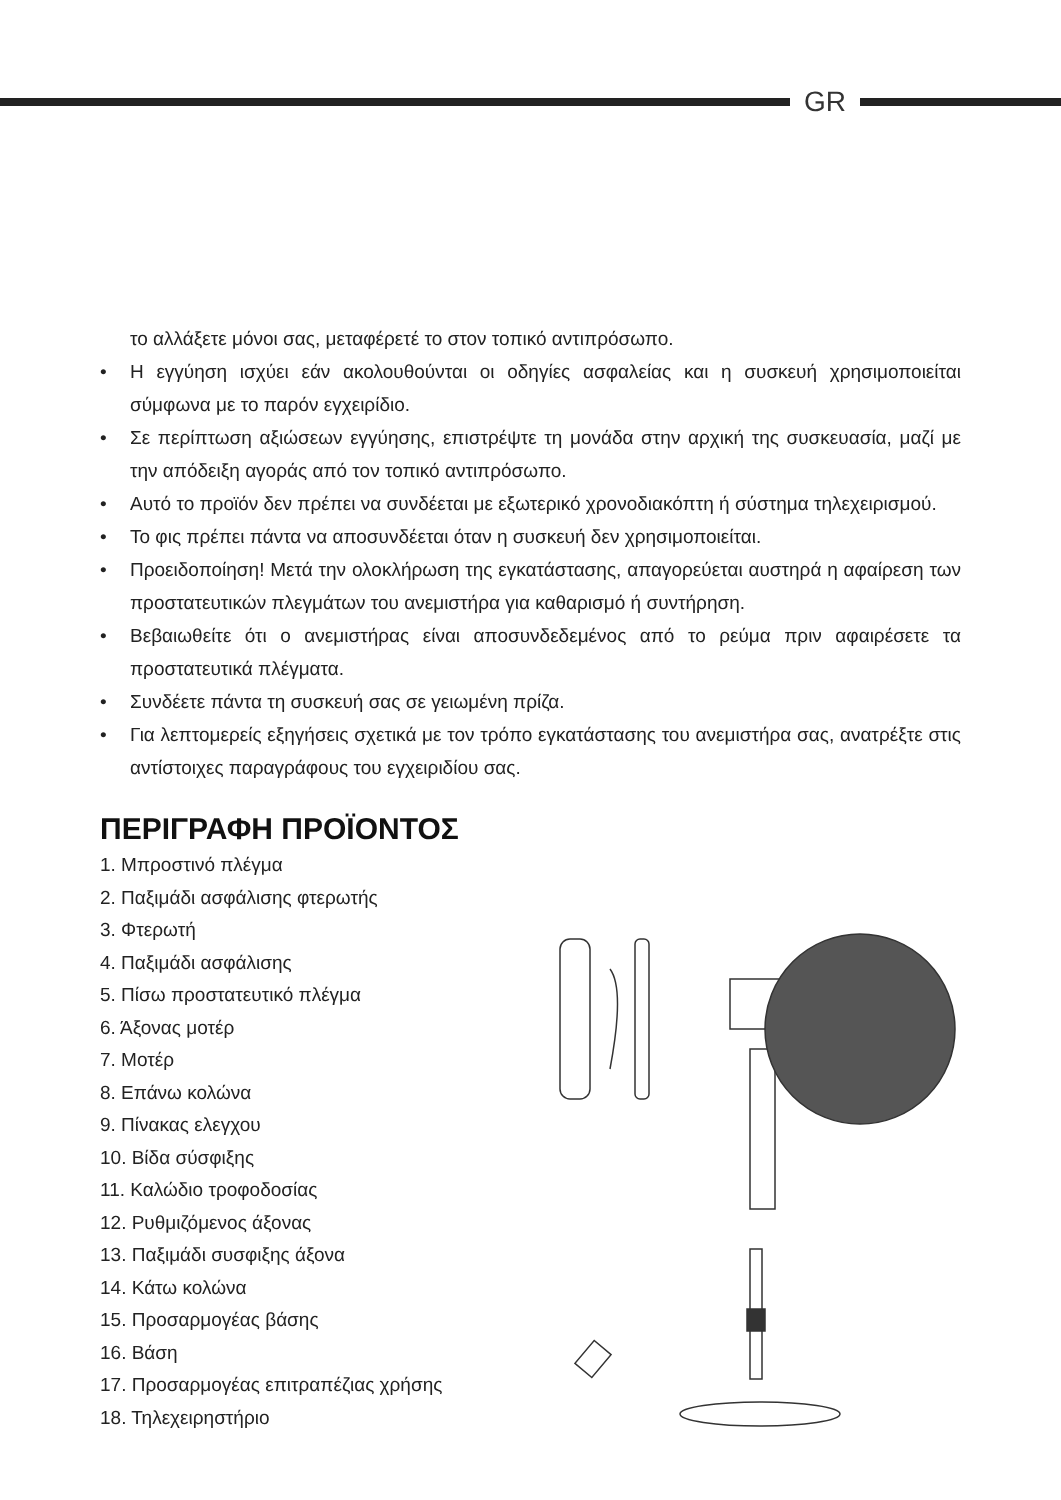GR
το αλλάξετε μόνοι σας, μεταφέρετέ το στον τοπικό αντιπρόσωπο.
• Η εγγύηση ισχύει εάν ακολουθούνται οι οδηγίες ασφαλείας και η συσκευή χρησιμοποιείται σύμφωνα με το παρόν εγχειρίδιο.
• Σε περίπτωση αξιώσεων εγγύησης, επιστρέψτε τη μονάδα στην αρχική της συσκευασία, μαζί με την απόδειξη αγοράς από τον τοπικό αντιπρόσωπο.
• Αυτό το προϊόν δεν πρέπει να συνδέεται με εξωτερικό χρονοδιακόπτη ή σύστημα τηλεχειρισμού.
• Το φις πρέπει πάντα να αποσυνδέεται όταν η συσκευή δεν χρησιμοποιείται.
• Προειδοποίηση! Μετά την ολοκλήρωση της εγκατάστασης, απαγορεύεται αυστηρά η αφαίρεση των προστατευτικών πλεγμάτων του ανεμιστήρα για καθαρισμό ή συντήρηση.
• Βεβαιωθείτε ότι ο ανεμιστήρας είναι αποσυνδεδεμένος από το ρεύμα πριν αφαιρέσετε τα προστατευτικά πλέγματα.
• Συνδέετε πάντα τη συσκευή σας σε γειωμένη πρίζα.
• Για λεπτομερείς εξηγήσεις σχετικά με τον τρόπο εγκατάστασης του ανεμιστήρα σας, ανατρέξτε στις αντίστοιχες παραγράφους του εγχειριδίου σας.
ΠΕΡΙΓΡΑΦΗ ΠΡΟΪΟΝΤΟΣ
1. Μπροστινό πλέγμα
2. Παξιμάδι ασφάλισης φτερωτής
3. Φτερωτή
4. Παξιμάδι ασφάλισης
5. Πίσω προστατευτικό πλέγμα
6. Άξονας μοτέρ
7. Μοτέρ
8. Επάνω κολώνα
9. Πίνακας ελεγχου
10. Βίδα σύσφιξης
11. Καλώδιο τροφοδοσίας
12. Ρυθμιζόμενος άξονας
13. Παξιμάδι συσφιξης άξονα
14. Κάτω κολώνα
15. Προσαρμογέας βάσης
16. Βάση
17. Προσαρμογέας επιτραπέζιας χρήσης
18. Τηλεχειρηστήριο